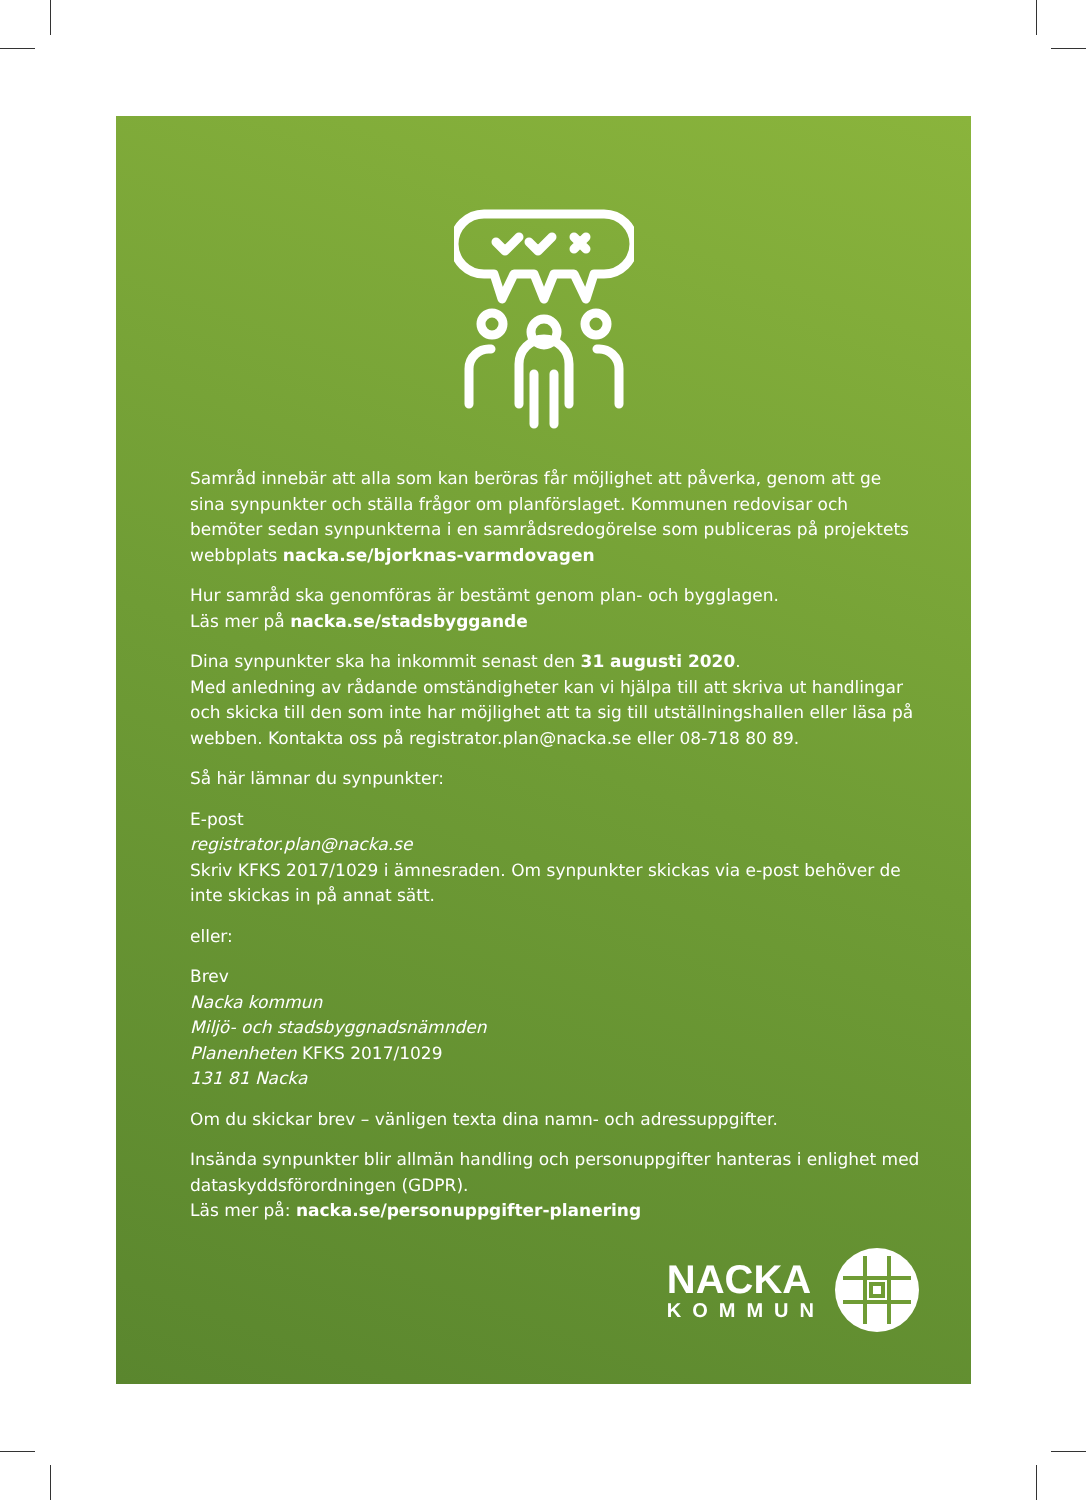Samråd innebär att alla som kan beröras får möjlighet att påverka, genom att ge sina synpunkter och ställa frågor om planförslaget. Kommunen redovisar och bemöter sedan synpunkterna i en samrådsredogörelse som publiceras på projektets webb­plats nacka.se/bjorknas-varmdovagen
Hur samråd ska genomföras är bestämt genom plan- och bygglagen.
Läs mer på nacka.se/stadsbyggande
Dina synpunkter ska ha inkommit senast den 31 augusti 2020.
Med anledning av rådande omständigheter kan vi hjälpa till att skriva ut handlingar och skicka till den som inte har möjlighet att ta sig till utställningshallen eller läsa på webben. Kontakta oss på registrator.plan@nacka.se eller 08-718 80 89.
Så här lämnar du synpunkter:
E-post
registrator.plan@nacka.se
Skriv KFKS 2017/1029 i ämnesraden. Om synpunkter skickas via e-post behöver de inte skickas in på annat sätt.
eller:
Brev
Nacka kommun
Miljö- och stadsbyggnadsnämnden
Planenheten KFKS 2017/1029
131 81 Nacka
Om du skickar brev – vänligen texta dina namn- och adressuppgifter.
Insända synpunkter blir allmän handling och personuppgifter hanteras i enlighet med dataskyddsförordningen (GDPR).
Läs mer på: nacka.se/personuppgifter-planering
NACKA
KOMMUN